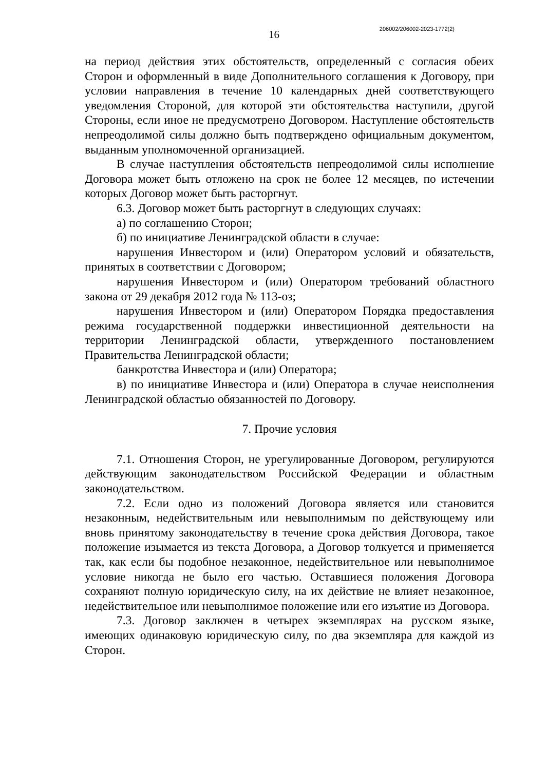16
206002/206002-2023-1772(2)
на период действия этих обстоятельств, определенный с согласия обеих Сторон и оформленный в виде Дополнительного соглашения к Договору, при условии направления в течение 10 календарных дней соответствующего уведомления Стороной, для которой эти обстоятельства наступили, другой Стороны, если иное не предусмотрено Договором. Наступление обстоятельств непреодолимой силы должно быть подтверждено официальным документом, выданным уполномоченной организацией.
В случае наступления обстоятельств непреодолимой силы исполнение Договора может быть отложено на срок не более 12 месяцев, по истечении которых Договор может быть расторгнут.
6.3. Договор может быть расторгнут в следующих случаях:
а) по соглашению Сторон;
б) по инициативе Ленинградской области в случае:
нарушения Инвестором и (или) Оператором условий и обязательств, принятых в соответствии с Договором;
нарушения Инвестором и (или) Оператором требований областного закона от 29 декабря 2012 года № 113-оз;
нарушения Инвестором и (или) Оператором Порядка предоставления режима государственной поддержки инвестиционной деятельности на территории Ленинградской области, утвержденного постановлением Правительства Ленинградской области;
банкротства Инвестора и (или) Оператора;
в) по инициативе Инвестора и (или) Оператора в случае неисполнения Ленинградской областью обязанностей по Договору.
7. Прочие условия
7.1. Отношения Сторон, не урегулированные Договором, регулируются действующим законодательством Российской Федерации и областным законодательством.
7.2. Если одно из положений Договора является или становится незаконным, недействительным или невыполнимым по действующему или вновь принятому законодательству в течение срока действия Договора, такое положение изымается из текста Договора, а Договор толкуется и применяется так, как если бы подобное незаконное, недействительное или невыполнимое условие никогда не было его частью. Оставшиеся положения Договора сохраняют полную юридическую силу, на их действие не влияет незаконное, недействительное или невыполнимое положение или его изъятие из Договора.
7.3. Договор заключен в четырех экземплярах на русском языке, имеющих одинаковую юридическую силу, по два экземпляра для каждой из Сторон.